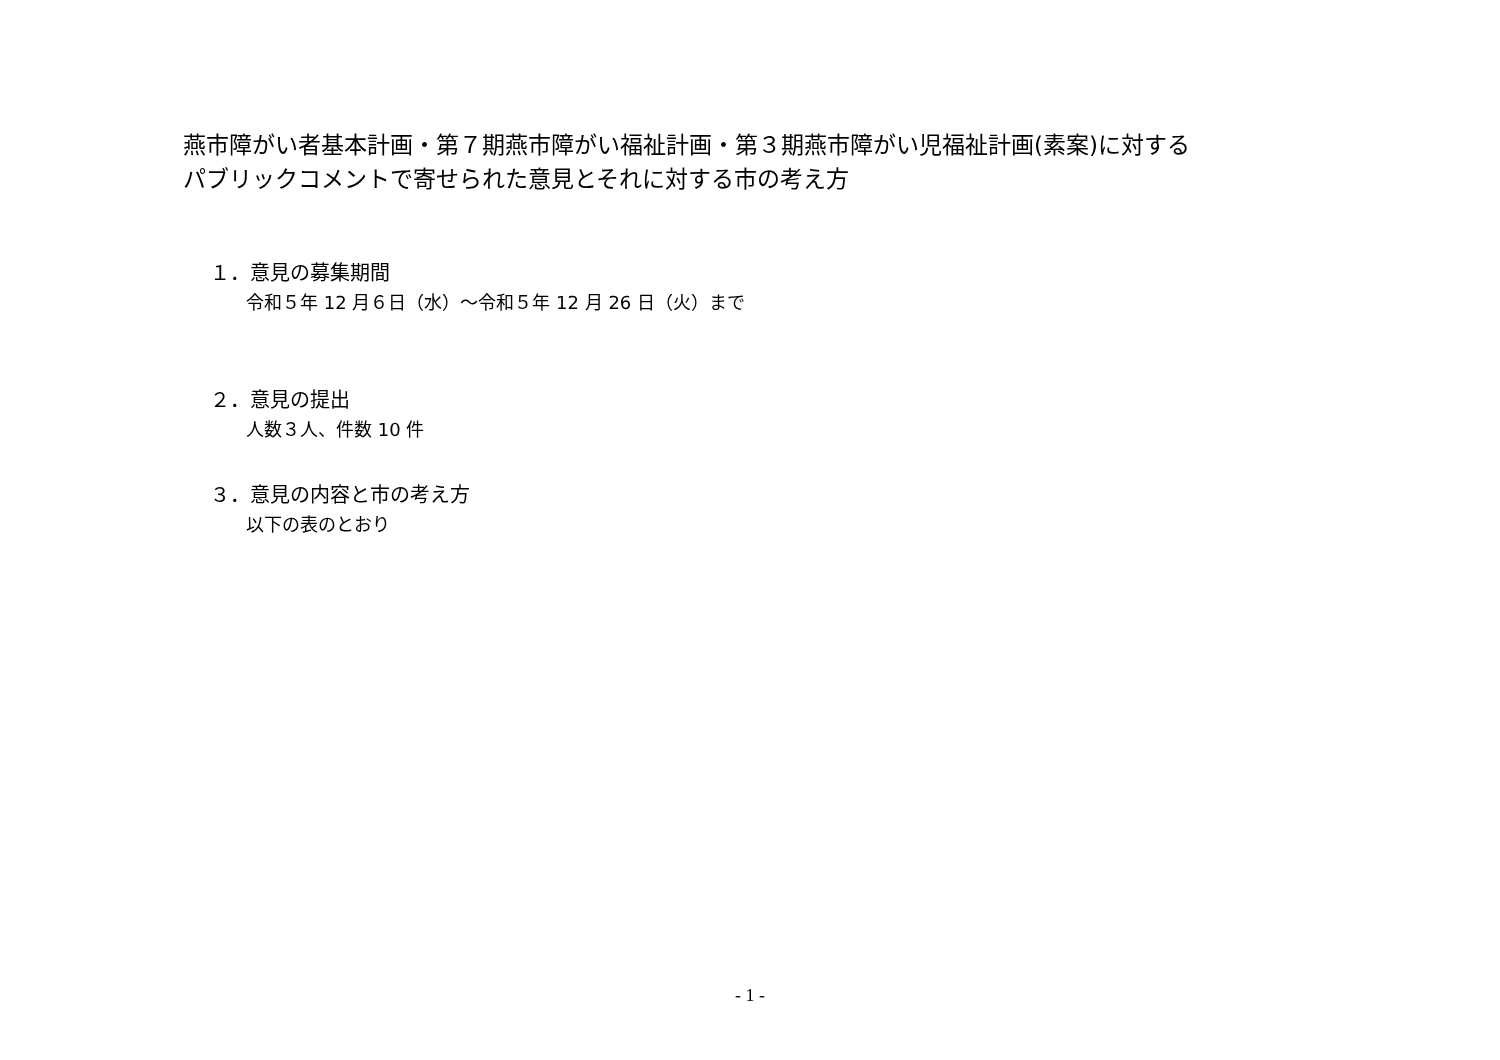燕市障がい者基本計画・第７期燕市障がい福祉計画・第３期燕市障がい児福祉計画(素案)に対する
パブリックコメントで寄せられた意見とそれに対する市の考え方
１．意見の募集期間
令和５年 12 月６日（水）～令和５年 12 月 26 日（火）まで
２．意見の提出
人数３人、件数 10 件
３．意見の内容と市の考え方
以下の表のとおり
- 1 -